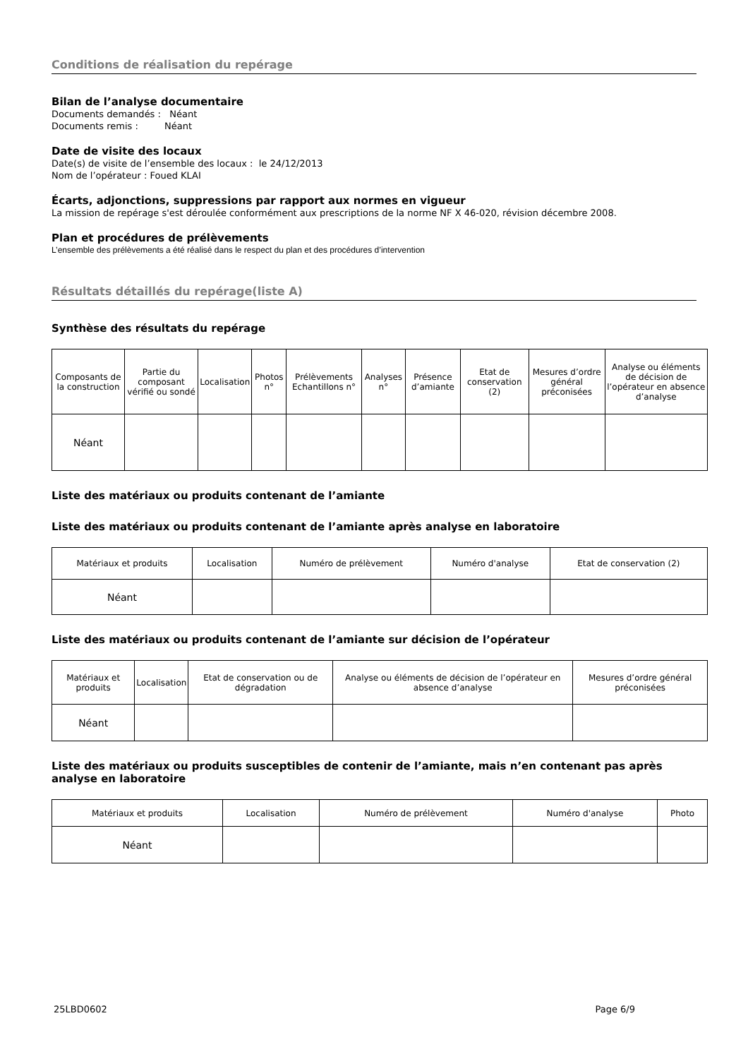Conditions de réalisation du repérage
Bilan de l’analyse documentaire
Documents demandés : Néant
Documents remis : Néant
Date de visite des locaux
Date(s) de visite de l’ensemble des locaux : le 24/12/2013
Nom de l’opérateur : Foued KLAI
Écarts, adjonctions, suppressions par rapport aux normes en vigueur
La mission de repérage s'est déroulée conformément aux prescriptions de la norme NF X 46-020, révision décembre 2008.
Plan et procédures de prélèvements
L’ensemble des prélèvements a été réalisé dans le respect du plan et des procédures d’intervention
Résultats détaillés du repérage(liste A)
Synthèse des résultats du repérage
| Composants de la construction | Partie du composant vérifié ou sondé | Localisation | Photos n° | Prélèvements Echantillons n° | Analyses n° | Présence d’amiante | Etat de conservation (2) | Mesures d’ordre général préconisées | Analyse ou éléments de décision de l’opérateur en absence d’analyse |
| --- | --- | --- | --- | --- | --- | --- | --- | --- | --- |
| Néant | | | | | | | | | |
Liste des matériaux ou produits contenant de l’amiante
Liste des matériaux ou produits contenant de l’amiante après analyse en laboratoire
| Matériaux et produits | Localisation | Numéro de prélèvement | Numéro d'analyse | Etat de conservation (2) |
| --- | --- | --- | --- | --- |
| Néant | | | | |
Liste des matériaux ou produits contenant de l’amiante sur décision de l’opérateur
| Matériaux et produits | Localisation | Etat de conservation ou de dégradation | Analyse ou éléments de décision de l’opérateur en absence d’analyse | Mesures d’ordre général préconisées |
| --- | --- | --- | --- | --- |
| Néant | | | | |
Liste des matériaux ou produits susceptibles de contenir de l’amiante, mais n’en contenant pas après analyse en laboratoire
| Matériaux et produits | Localisation | Numéro de prélèvement | Numéro d'analyse | Photo |
| --- | --- | --- | --- | --- |
| Néant | | | | |
25LBD0602 Page 6/9